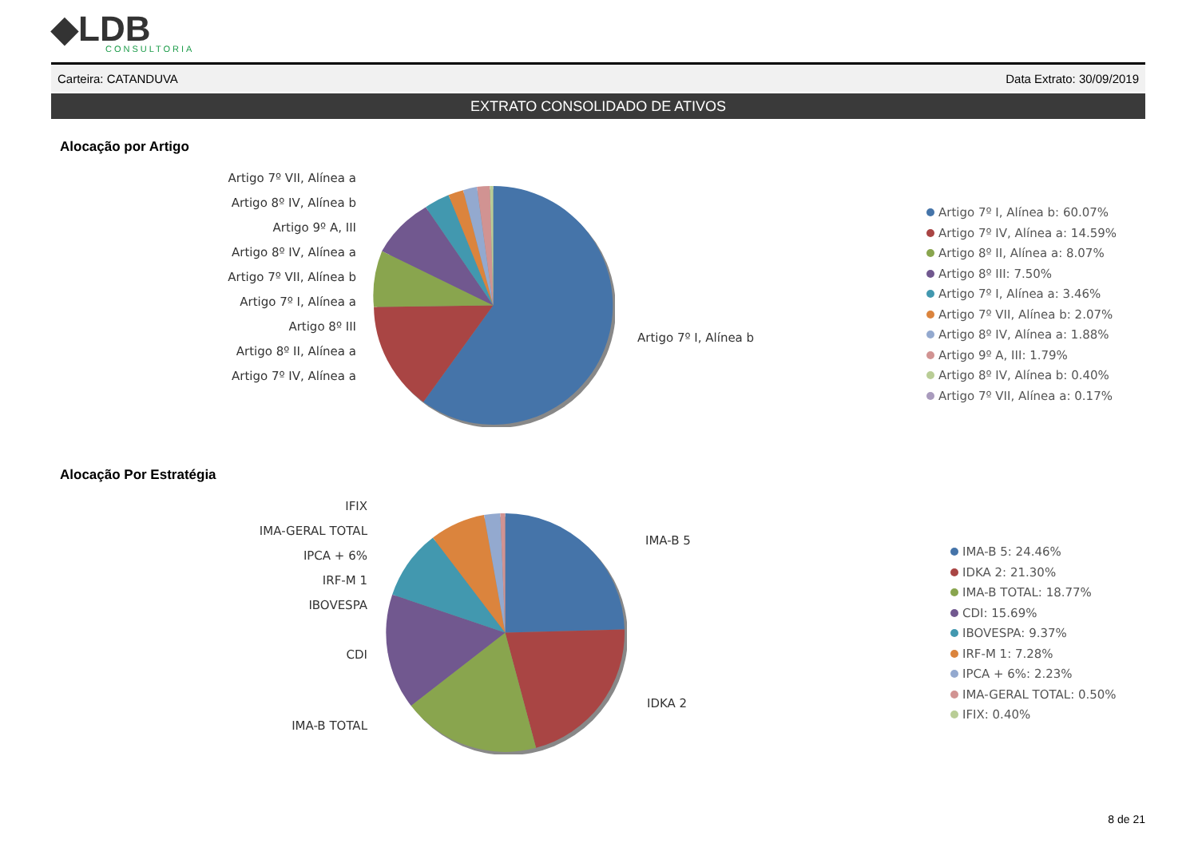◆LDB
CONSULTORIA
Carteira: CATANDUVA Data Extrato: 30/09/2019
EXTRATO CONSOLIDADO DE ATIVOS
Alocação por Artigo
Artigo 7º VII, Alínea a
Artigo 8º IV, Alínea b
Artigo 9º A, III
Artigo 8º IV, Alínea a
Artigo 7º VII, Alínea b
Artigo 7º I, Alínea a
Artigo 8º III
Artigo 8º II, Alínea a
Artigo 7º IV, Alínea a
Artigo 7º I, Alínea b
Artigo 7º I, Alínea b: 60.07%
Artigo 7º IV, Alínea a: 14.59%
Artigo 8º II, Alínea a: 8.07%
Artigo 8º III: 7.50%
Artigo 7º I, Alínea a: 3.46%
Artigo 7º VII, Alínea b: 2.07%
Artigo 8º IV, Alínea a: 1.88%
Artigo 9º A, III: 1.79%
Artigo 8º IV, Alínea b: 0.40%
Artigo 7º VII, Alínea a: 0.17%
Alocação Por Estratégia
IFIX
IMA-GERAL TOTAL
IPCA + 6%
IRF-M 1
IBOVESPA
CDI
IMA-B TOTAL
IMA-B 5
IDKA 2
IMA-B 5: 24.46%
IDKA 2: 21.30%
IMA-B TOTAL: 18.77%
CDI: 15.69%
IBOVESPA: 9.37%
IRF-M 1: 7.28%
IPCA + 6%: 2.23%
IMA-GERAL TOTAL: 0.50%
IFIX: 0.40%
8 de 21